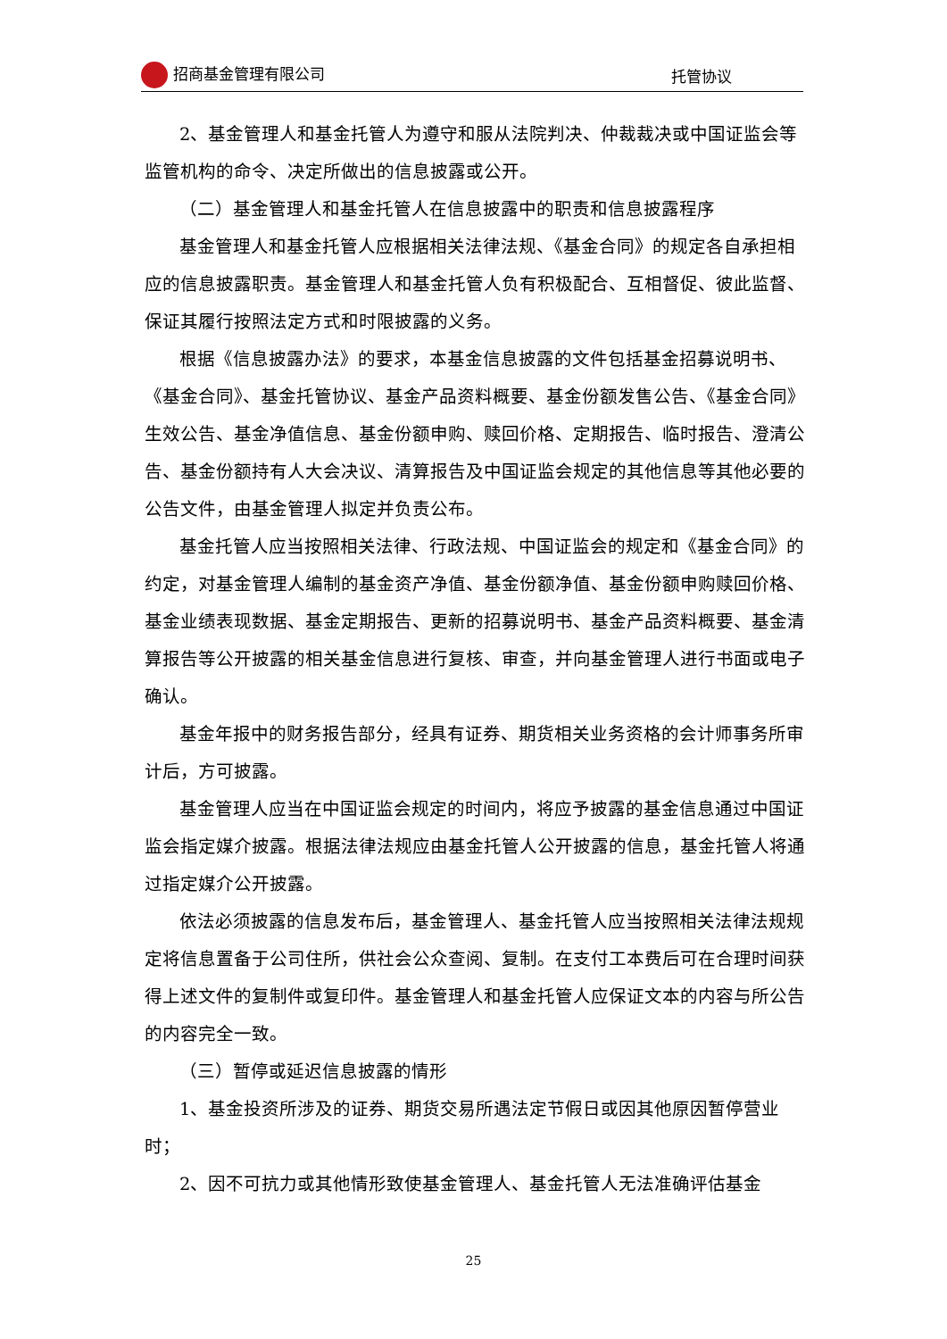招商基金管理有限公司 托管协议
2、基金管理人和基金托管人为遵守和服从法院判决、仲裁裁决或中国证监会等监管机构的命令、决定所做出的信息披露或公开。
（二）基金管理人和基金托管人在信息披露中的职责和信息披露程序
基金管理人和基金托管人应根据相关法律法规、《基金合同》的规定各自承担相应的信息披露职责。基金管理人和基金托管人负有积极配合、互相督促、彼此监督、保证其履行按照法定方式和时限披露的义务。
根据《信息披露办法》的要求，本基金信息披露的文件包括基金招募说明书、《基金合同》、基金托管协议、基金产品资料概要、基金份额发售公告、《基金合同》生效公告、基金净值信息、基金份额申购、赎回价格、定期报告、临时报告、澄清公告、基金份额持有人大会决议、清算报告及中国证监会规定的其他信息等其他必要的公告文件，由基金管理人拟定并负责公布。
基金托管人应当按照相关法律、行政法规、中国证监会的规定和《基金合同》的约定，对基金管理人编制的基金资产净值、基金份额净值、基金份额申购赎回价格、基金业绩表现数据、基金定期报告、更新的招募说明书、基金产品资料概要、基金清算报告等公开披露的相关基金信息进行复核、审查，并向基金管理人进行书面或电子确认。
基金年报中的财务报告部分，经具有证券、期货相关业务资格的会计师事务所审计后，方可披露。
基金管理人应当在中国证监会规定的时间内，将应予披露的基金信息通过中国证监会指定媒介披露。根据法律法规应由基金托管人公开披露的信息，基金托管人将通过指定媒介公开披露。
依法必须披露的信息发布后，基金管理人、基金托管人应当按照相关法律法规规定将信息置备于公司住所，供社会公众查阅、复制。在支付工本费后可在合理时间获得上述文件的复制件或复印件。基金管理人和基金托管人应保证文本的内容与所公告的内容完全一致。
（三）暂停或延迟信息披露的情形
1、基金投资所涉及的证券、期货交易所遇法定节假日或因其他原因暂停营业时；
2、因不可抗力或其他情形致使基金管理人、基金托管人无法准确评估基金
25